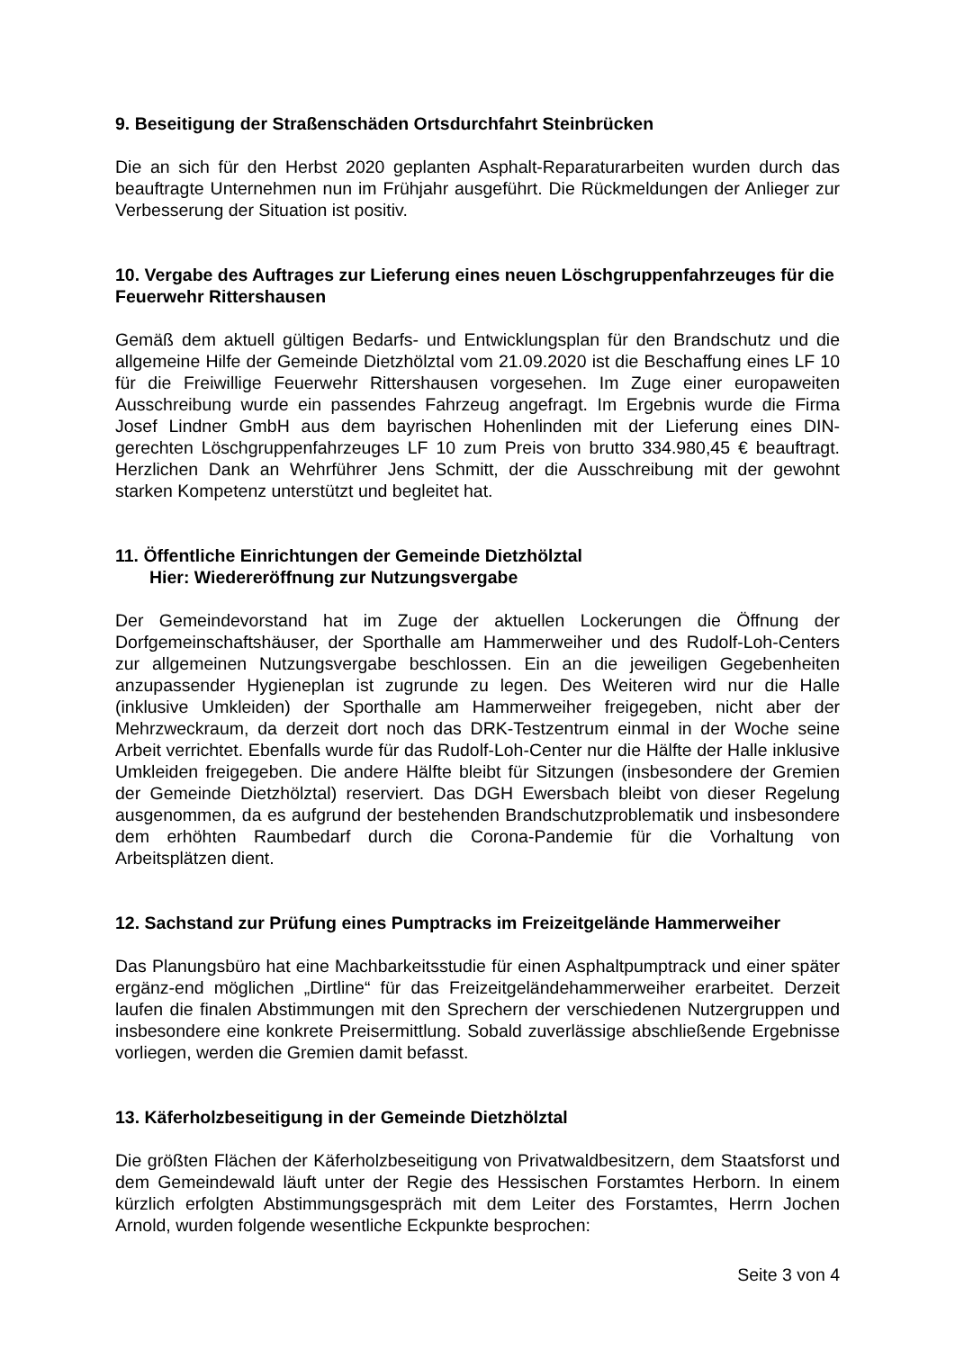9. Beseitigung der Straßenschäden Ortsdurchfahrt Steinbrücken
Die an sich für den Herbst 2020 geplanten Asphalt-Reparaturarbeiten wurden durch das beauftragte Unternehmen nun im Frühjahr ausgeführt. Die Rückmeldungen der Anlieger zur Verbesserung der Situation ist positiv.
10. Vergabe des Auftrages zur Lieferung eines neuen Löschgruppenfahrzeuges für die Feuerwehr Rittershausen
Gemäß dem aktuell gültigen Bedarfs- und Entwicklungsplan für den Brandschutz und die allgemeine Hilfe der Gemeinde Dietzhölztal vom 21.09.2020 ist die Beschaffung eines LF 10 für die Freiwillige Feuerwehr Rittershausen vorgesehen. Im Zuge einer europaweiten Ausschreibung wurde ein passendes Fahrzeug angefragt. Im Ergebnis wurde die Firma Josef Lindner GmbH aus dem bayrischen Hohenlinden mit der Lieferung eines DIN-gerechten Löschgruppenfahrzeuges LF 10 zum Preis von brutto 334.980,45 € beauftragt. Herzlichen Dank an Wehrführer Jens Schmitt, der die Ausschreibung mit der gewohnt starken Kompetenz unterstützt und begleitet hat.
11. Öffentliche Einrichtungen der Gemeinde Dietzhölztal
Hier: Wiedereröffnung zur Nutzungsvergabe
Der Gemeindevorstand hat im Zuge der aktuellen Lockerungen die Öffnung der Dorfgemeinschaftshäuser, der Sporthalle am Hammerweiher und des Rudolf-Loh-Centers zur allgemeinen Nutzungsvergabe beschlossen. Ein an die jeweiligen Gegebenheiten anzupassender Hygieneplan ist zugrunde zu legen. Des Weiteren wird nur die Halle (inklusive Umkleiden) der Sporthalle am Hammerweiher freigegeben, nicht aber der Mehrzweckraum, da derzeit dort noch das DRK-Testzentrum einmal in der Woche seine Arbeit verrichtet. Ebenfalls wurde für das Rudolf-Loh-Center nur die Hälfte der Halle inklusive Umkleiden freigegeben. Die andere Hälfte bleibt für Sitzungen (insbesondere der Gremien der Gemeinde Dietzhölztal) reserviert. Das DGH Ewersbach bleibt von dieser Regelung ausgenommen, da es aufgrund der bestehenden Brandschutzproblematik und insbesondere dem erhöhten Raumbedarf durch die Corona-Pandemie für die Vorhaltung von Arbeitsplätzen dient.
12. Sachstand zur Prüfung eines Pumptracks im Freizeitgelände Hammerweiher
Das Planungsbüro hat eine Machbarkeitsstudie für einen Asphaltpumptrack und einer später ergänz-end möglichen „Dirtline“ für das Freizeitgeländehammerweiher erarbeitet. Derzeit laufen die finalen Abstimmungen mit den Sprechern der verschiedenen Nutzergruppen und insbesondere eine konkrete Preisermittlung. Sobald zuverlässige abschließende Ergebnisse vorliegen, werden die Gremien damit befasst.
13. Käferholzbeseitigung in der Gemeinde Dietzhölztal
Die größten Flächen der Käferholzbeseitigung von Privatwaldbesitzern, dem Staatsforst und dem Gemeindewald läuft unter der Regie des Hessischen Forstamtes Herborn. In einem kürzlich erfolgten Abstimmungsgespräch mit dem Leiter des Forstamtes, Herrn Jochen Arnold, wurden folgende wesentliche Eckpunkte besprochen:
Seite 3 von 4